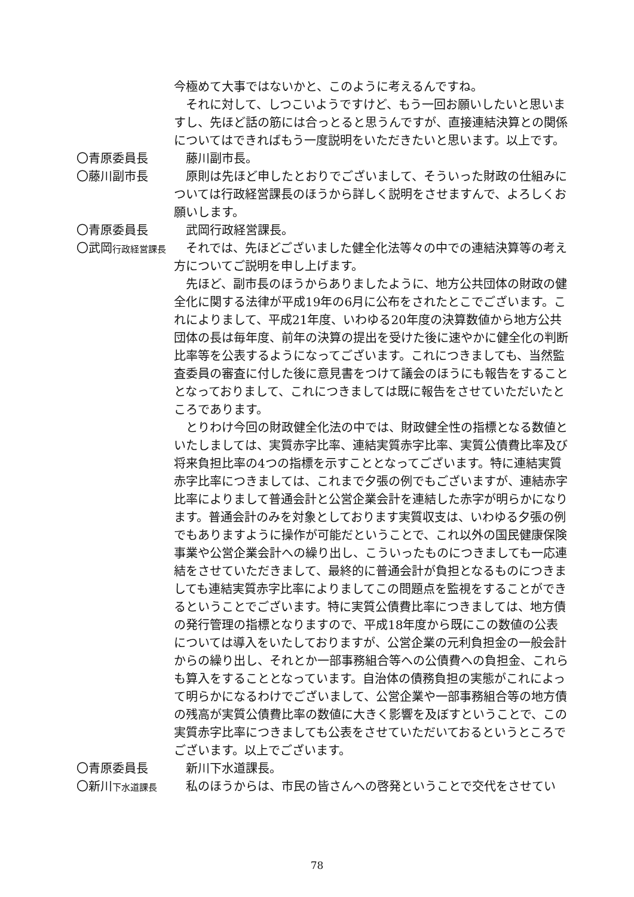今極めて大事ではないかと、このように考えるんですね。
　それに対して、しつこいようですけど、もう一回お願いしたいと思いますし、先ほど話の筋には合っとると思うんですが、直接連結決算との関係についてはできればもう一度説明をいただきたいと思います。以上です。
〇青原委員長 　藤川副市長。
〇藤川副市長 　原則は先ほど申したとおりでございまして、そういった財政の仕組みについては行政経営課長のほうから詳しく説明をさせますんで、よろしくお願いします。
〇青原委員長 　武岡行政経営課長。
〇武岡行政経営課長
　それでは、先ほどございました健全化法等々の中での連結決算等の考え方についてご説明を申し上げます。
　先ほど、副市長のほうからありましたように、地方公共団体の財政の健全化に関する法律が平成19年の6月に公布をされたとこでございます。これによりまして、平成21年度、いわゆる20年度の決算数値から地方公共団体の長は毎年度、前年の決算の提出を受けた後に速やかに健全化の判断比率等を公表するようになってございます。これにつきましても、当然監査委員の審査に付した後に意見書をつけて議会のほうにも報告をすることとなっておりまして、これにつきましては既に報告をさせていただいたところであります。
　とりわけ今回の財政健全化法の中では、財政健全性の指標となる数値といたしましては、実質赤字比率、連結実質赤字比率、実質公債費比率及び将来負担比率の4つの指標を示すこととなってございます。特に連結実質赤字比率につきましては、これまで夕張の例でもございますが、連結赤字比率によりまして普通会計と公営企業会計を連結した赤字が明らかになります。普通会計のみを対象としております実質収支は、いわゆる夕張の例でもありますように操作が可能だということで、これ以外の国民健康保険事業や公営企業会計への繰り出し、こういったものにつきましても一応連結をさせていただきまして、最終的に普通会計が負担となるものにつきましても連結実質赤字比率によりましてこの問題点を監視をすることができるということでございます。特に実質公債費比率につきましては、地方債の発行管理の指標となりますので、平成18年度から既にこの数値の公表については導入をいたしておりますが、公営企業の元利負担金の一般会計からの繰り出し、それとか一部事務組合等への公債費への負担金、これらも算入をすることとなっています。自治体の債務負担の実態がこれによって明らかになるわけでございまして、公営企業や一部事務組合等の地方債の残高が実質公債費比率の数値に大きく影響を及ぼすということで、この実質赤字比率につきましても公表をさせていただいておるというところでございます。以上でございます。
〇青原委員長 　新川下水道課長。
〇新川下水道課長
　私のほうからは、市民の皆さんへの啓発ということで交代をさせてい
78